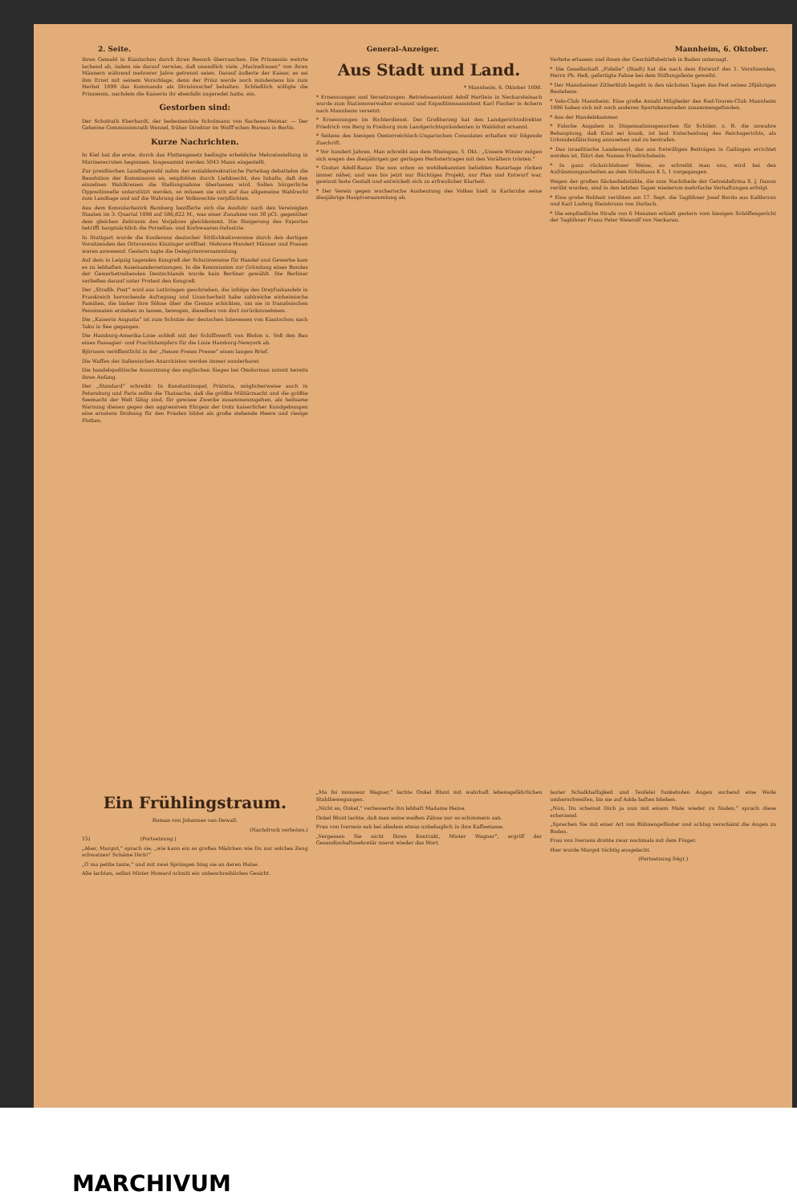2. Seite. General-Anzeiger. Mannheim, 6. Oktober.
ihren Gemahl in Kiautschou durch ihren Besuch überraschen. Die Prinzessin wehrte lachend ab, indem sie darauf verwies, daß unendlich viele „Marinefrauen“ von ihren Männern während mehrerer Jahre getrennt seien. Darauf äußerte der Kaiser, es sei ihm Ernst mit seinem Vorschlage, denn der Prinz werde noch mindestens bis zum Herbst 1899 das Kommando als Divisionschef behalten. Schließlich willigte die Prinzessin, nachdem die Kaiserin ihr ebenfalls zugeredet hatte, ein.
Gestorben sind:
Der Schulrath Eberhardt, der bedeutendste Schulmann von Sachsen-Weimar. — Der Geheime Commissionrath Wenzel, früher Direktor im Wolff'schen Bureau in Berlin.
Kurze Nachrichten.
In Kiel hat die erste, durch das Flottengesetz bedingte erhebliche Mehreinstellung in Marinerecruten begonnen. Insgesammt werden 5043 Mann eingestellt.
Zur preußischen Landtagswahl nahm der sozialdemokratische Parteitag debattelos die Resolution der Kommission an, empfohlen durch Liebknecht, des Inhalts, daß den einzelnen Wahlkreisen die Stellungnahme überlassen wird. Sollen bürgerliche Oppositionelle unterstützt werden, so müssen sie sich auf das allgemeine Wahlrecht zum Landtage und auf die Wahrung der Volksrechte verpflichten.
Aus dem Konsularbezirk Bamberg bezifferte sich die Ausfuhr nach den Vereinigten Staaten im 3. Quartal 1898 auf 586,822 M., was einer Zunahme von 30 pCt. gegenüber dem gleichen Zeitraum des Vorjahres gleichkommt. Die Steigerung des Exportes betrifft hauptsächlich die Porzellan- und Korbwaaren-Industrie.
In Stuttgart wurde die Konferenz deutscher Sittlichkeitsvereine durch den dortigen Vorsitzenden des Ortsvereins Kinzinger eröffnet. Mehrere Hundert Männer und Frauen waren anwesend. Gestern tagte die Delegirtenversammlung.
Auf dem in Leipzig tagenden Kongreß der Schutzvereine für Handel und Gewerbe kam es zu lebhaften Auseinandersetzungen. In die Kommission zur Gründung eines Bundes der Gewerbetreibenden Deutschlands wurde kein Berliner gewählt. Die Berliner verließen darauf unter Protest den Kongreß.
Der „Straßb. Post“ wird aus Lothringen geschrieben, die infolge des Dreyfushandels in Frankreich herrschende Aufregung und Unsicherheit habe zahlreiche einheimische Familien, die bisher ihre Söhne über die Grenze schickten, um sie in französischen Pensionaten erziehen zu lassen, bewogen, dieselben von dort zurückzunehmen.
Die „Kaiserin Augusta“ ist zum Schutze der deutschen Interessen von Kiautschou nach Taku in See gegangen.
Die Hamburg-Amerika-Linie schloß mit der Schiffswerft von Blohm u. Voß den Bau eines Passagier- und Frachtdampfers für die Linie Hamburg-Newyork ab.
Björnson veröffentlicht in der „Neuen Freien Presse“ einen langen Brief.
Die Waffen der italienischen Anarchisten werden immer sonderbarer.
Die handelspolitische Ausnutzung des englischen Sieges bei Omdurman nimmt bereits ihren Anfang.
Der „Standard“ schreibt: In Konstantinopel, Prätoria, möglicherweise auch in Petersburg und Paris sollte die Thatsache, daß die größte Militärmacht und die größte Seemacht der Welt fähig sind, für gewisse Zwecke zusammenzugehen, als heilsame Warnung dienen gegen den aggressiven Ehrgeiz der trotz kaiserlicher Kundgebungen eine ernstere Drohung für den Frieden bildet als große stehende Heere und riesige Flotten.
Aus Stadt und Land.
* Mannheim, 6. Oktober 1898.
* Ernennungen und Versetzungen. Betriebsassistent Adolf Hertlein in Neckarsteinach wurde zum Stationsverwalter ernannt und Expeditionsassistent Karl Fischer in Achern nach Mannheim versetzt.
* Ernennungen im Richterdienst. Der Großherzog hat den Landgerichtsdirektor Friedrich von Berg in Freiburg zum Landgerichtspräsidenten in Waldshut ernannt.
* Seitens des hiesigen Oesterreichisch-Ungarischen Consulates erhalten wir folgende Zuschrift.
* Vor hundert Jahren. Man schreibt aus dem Rheingau, 5. Okt.: „Unsere Winzer mögen sich wegen des diesjährigen gar geringen Herbstertrages mit den Vorältern trösten.“
* Gustav Adolf-Bazar. Die nun schon so wohlbekannten beliebten Bazartage rücken immer näher, und was bis jetzt nur flüchtiges Projekt, nur Plan und Entwurf war, gewinnt feste Gestalt und entwickelt sich zu erfreulicher Klarheit.
* Der Verein gegen wucherische Ausbeutung des Volkes hielt in Karlsruhe seine diesjährige Hauptversammlung ab.
Verbote erlassen und ihnen der Geschäftsbetrieb in Baden untersagt.
* Die Gesellschaft „Fidelio“ (Stadt) hat die nach dem Entwurf des 1. Vorsitzenden, Herrn Ph. Heß, gefertigte Fahne bei dem Stiftungsfeste geweiht.
* Der Mannheimer Zitherklub begeht in den nächsten Tagen das Fest seines 20jährigen Bestehens.
* Velo-Club Mannheim. Eine große Anzahl Mitglieder des Rad-Touren-Club Mannheim 1896 haben sich mit noch anderen Sportskameraden zusammengefunden.
* Aus der Handelskammer.
* Falsche Angaben in Dispensationsgesuchen für Schüler, z. B. die unwahre Behauptung, daß Kind sei krank, ist laut Entscheidung des Reichsgerichts, als Urkundenfälschung anzusehen und zu bestrafen.
* Das israelitische Landesasyl, das aus freiwilligen Beiträgen in Gailingen errichtet worden ist, führt den Namen Friedrichsheim.
* In ganz rücksichtsloser Weise, so schreibt man uns, wird bei den Aufräumungsarbeiten an dem Schulhaus K 5, 1 vorgegangen.
Wegen der großen Säckediebstähle, die zum Nachtheile der Getreidefirma S. J. Danon verübt wurden, sind in den letzten Tagen wiederum mehrfache Verhaftungen erfolgt.
* Eine grobe Rohheit verübten am 17. Sept. die Taglöhner Josef Bordo aus Kaltbrunn und Karl Ludwig Steinbrunn von Durlach.
* Die empfindliche Strafe von 6 Monaten erhielt gestern vom hiesigen Schöffengericht der Taglöhner Franz Peter Weierolf von Neckarau.
Ein Frühlingstraum.
Roman von Johannes van Dewall.
(Nachdruck verboten.)
15) (Fortsetzung.)
„Aber, Margot,“ sprach sie, „wie kann ein so großes Mädchen wie Du nur solches Zeug schwatzen! Schäme Dich!“
„O ma petite tante,“ und mit zwei Sprüngen hing sie an deren Halse.
Alle lachten, selbst Mister Howard schnitt ein unbeschreibliches Gesicht.
„Ma foi monsieur Wagner,“ lachte Onkel Blunt mit wahrhaft lebensgefährlichen Stuhlbewegungen.
„Nicht so, Onkel,“ verbesserte ihn lebhaft Madame Heine.
Onkel Blunt lachte, daß man seine weißen Zähne nur so schimmern sah.
Frau von Ivernois sah bei alledem etwas unbehaglich in ihre Kaffeetasse.
„Vergessen Sie nicht Ihren Kontrakt, Mister Wagner“, ergriff der Gesandtschaftssekretär zuerst wieder das Wort.
lauter Schalkhaftigkeit und Teufelei funkelnden Augen suchend eine Weile umherschweifen, bis sie auf Adda haften blieben.
„Nun, Du scheinst Dich ja nun mit einem Male wieder zu finden,“ sprach diese scherzend.
„Sprechen Sie mit einer Art von Bühnengeflüster und schlug verschämt die Augen zu Boden.
Frau von Ivernois drohte zwar nochmals mit dem Finger.
Hier wurde Margot tüchtig ausgelacht.
(Fortsetzung folgt.)
MARCHIVUM